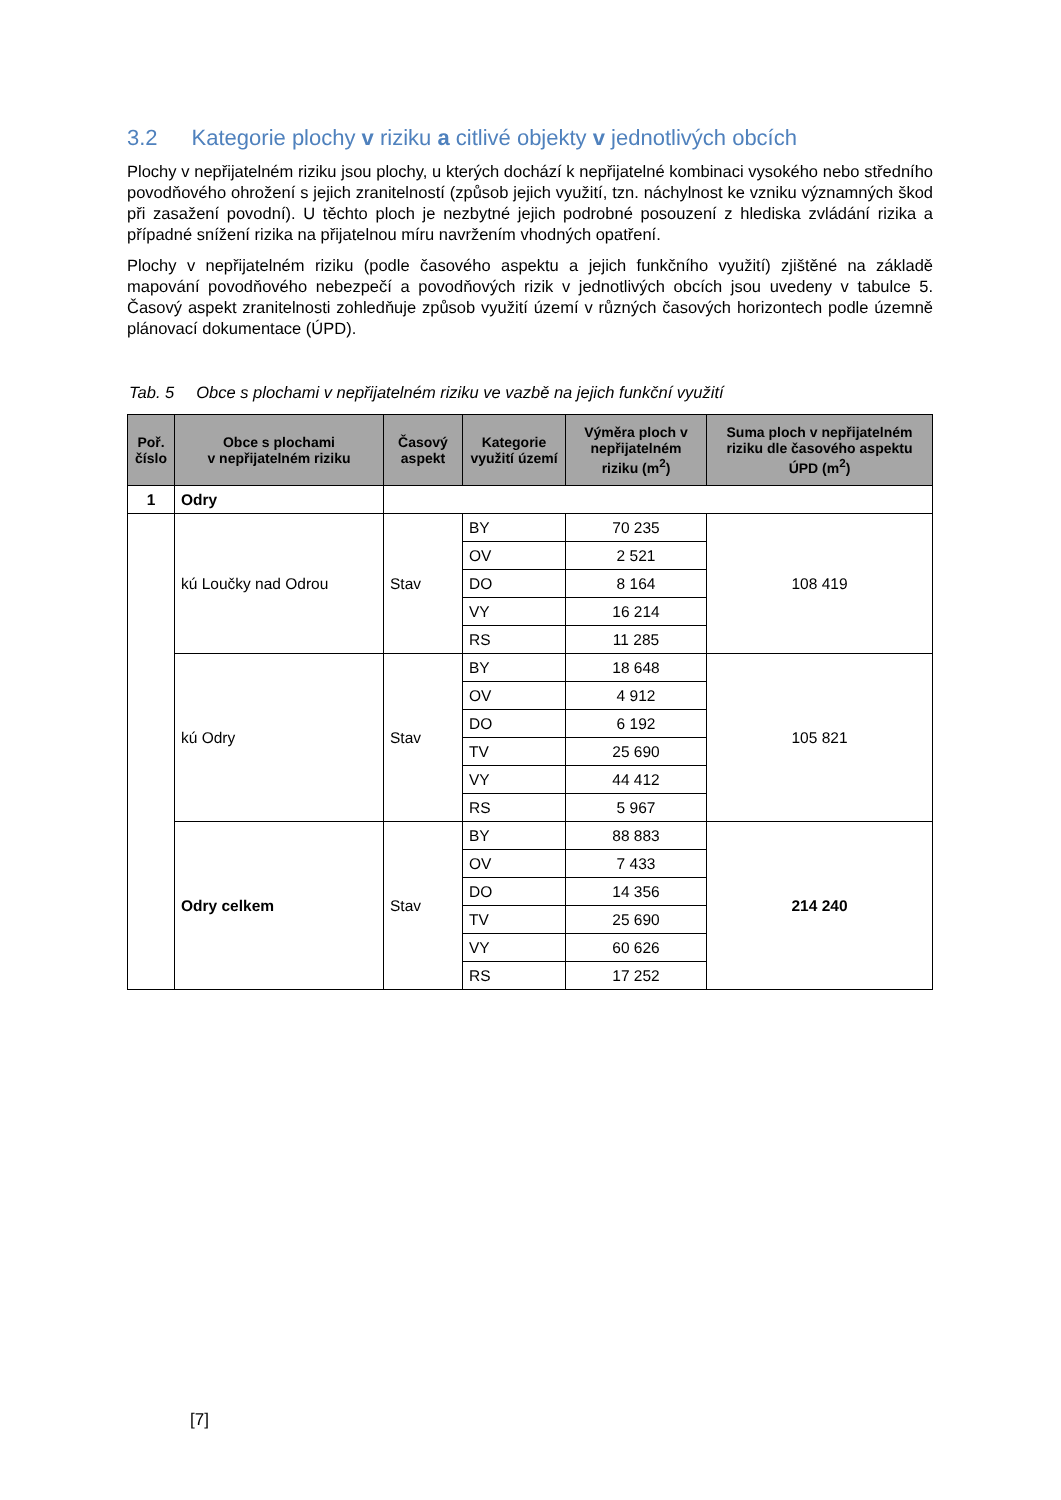3.2 Kategorie plochy v riziku a citlivé objekty v jednotlivých obcích
Plochy v nepřijatelném riziku jsou plochy, u kterých dochází k nepřijatelné kombinaci vysokého nebo středního povodňového ohrožení s jejich zranitelností (způsob jejich využití, tzn. náchylnost ke vzniku významných škod při zasažení povodní). U těchto ploch je nezbytné jejich podrobné posouzení z hlediska zvládání rizika a případné snížení rizika na přijatelnou míru navržením vhodných opatření.
Plochy v nepřijatelném riziku (podle časového aspektu a jejich funkčního využití) zjištěné na základě mapování povodňového nebezpečí a povodňových rizik v jednotlivých obcích jsou uvedeny v tabulce 5. Časový aspekt zranitelnosti zohledňuje způsob využití území v různých časových horizontech podle územně plánovací dokumentace (ÚPD).
Tab. 5 Obce s plochami v nepřijatelném riziku ve vazbě na jejich funkční využití
| Poř. číslo | Obce s plochami v nepřijatelném riziku | Časový aspekt | Kategorie využití území | Výměra ploch v nepřijatelném riziku (m<sup>2</sup>) | Suma ploch v nepřijatelném riziku dle časového aspektu ÚPD (m<sup>2</sup>) |
| --- | --- | --- | --- | --- | --- |
| 1 | Odry | | | | |
| | kú Loučky nad Odrou | Stav | BY | 70 235 | 108 419 |
| | | | OV | 2 521 | |
| | | | DO | 8 164 | |
| | | | VY | 16 214 | |
| | | | RS | 11 285 | |
| | kú Odry | Stav | BY | 18 648 | 105 821 |
| | | | OV | 4 912 | |
| | | | DO | 6 192 | |
| | | | TV | 25 690 | |
| | | | VY | 44 412 | |
| | | | RS | 5 967 | |
| | Odry celkem | Stav | BY | 88 883 | 214 240 |
| | | | OV | 7 433 | |
| | | | DO | 14 356 | |
| | | | TV | 25 690 | |
| | | | VY | 60 626 | |
| | | | RS | 17 252 | |
[7]